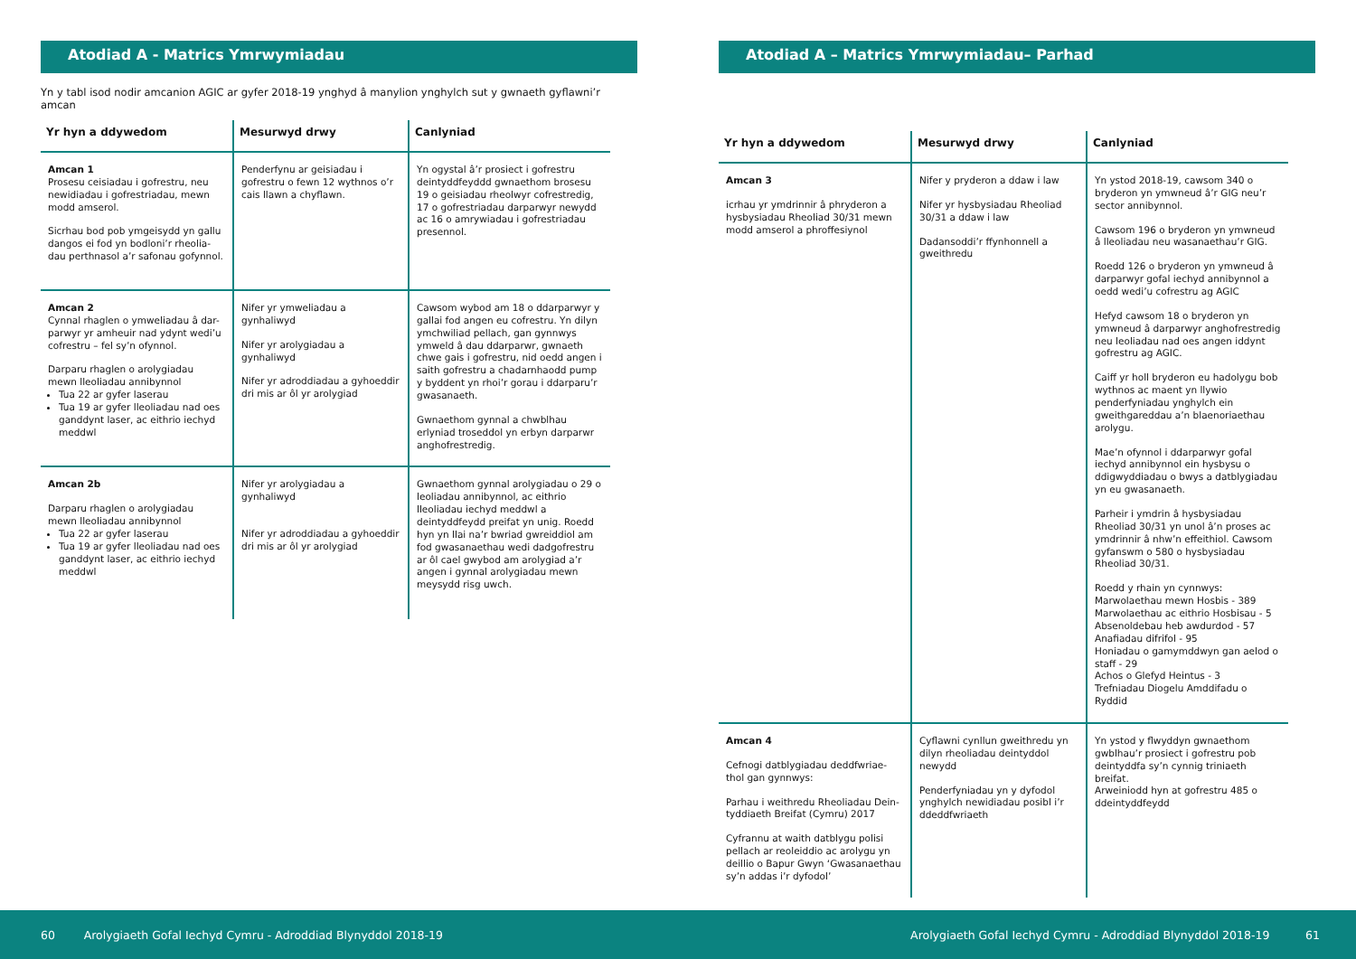Atodiad A - Matrics Ymrwymiadau
Yn y tabl isod nodir amcanion AGIC ar gyfer 2018-19 ynghyd â manylion ynghylch sut y gwnaeth gyflawni’r amcan
| Yr hyn a ddywedom | Mesurwyd drwy | Canlyniad |
| --- | --- | --- |
| Amcan 1 Prosesu ceisiadau i gofrestru, neu newidiadau i gofrestriadau, mewn modd amserol. Sicrhau bod pob ymgeisydd yn gallu dangos ei fod yn bodloni’r rheolia-dau perthnasol a’r safonau gofynnol. | Penderfynu ar geisiadau i gofrestru o fewn 12 wythnos o’r cais llawn a chyflawn. | Yn ogystal â’r prosiect i gofrestru deintyddfeyddd gwnaethom brosesu 19 o geisiadau rheolwyr cofrestredig, 17 o gofrestriadau darparwyr newydd ac 16 o amrywiadau i gofrestriadau presennol. |
| Amcan 2 Cynnal rhaglen o ymweliadau â dar-parwyr yr amheuir nad ydynt wedi’u cofrestru – fel sy’n ofynnol. Darparu rhaglen o arolygiadau mewn lleoliadau annibynnol Tua 22 ar gyfer laserau Tua 19 ar gyfer lleoliadau nad oes ganddynt laser, ac eithrio iechyd meddwl | Nifer yr ymweliadau a gynhaliwyd Nifer yr arolygiadau a gynhaliwyd Nifer yr adroddiadau a gyhoeddir dri mis ar ôl yr arolygiad | Cawsom wybod am 18 o ddarparwyr y gallai fod angen eu cofrestru. Yn dilyn ymchwiliad pellach, gan gynnwys ymweld â dau ddarparwr, gwnaeth chwe gais i gofrestru, nid oedd angen i saith gofrestru a chadarnhaodd pump y byddent yn rhoi’r gorau i ddarparu’r gwasanaeth. Gwnaethom gynnal a chwblhau erlyniad troseddol yn erbyn darparwr anghofrestredig. |
| Amcan 2b Darparu rhaglen o arolygiadau mewn lleoliadau annibynnol Tua 22 ar gyfer laserau Tua 19 ar gyfer lleoliadau nad oes ganddynt laser, ac eithrio iechyd meddwl | Nifer yr arolygiadau a gynhaliwyd Nifer yr adroddiadau a gyhoeddir dri mis ar ôl yr arolygiad | Gwnaethom gynnal arolygiadau o 29 o leoliadau annibynnol, ac eithrio lleoliadau iechyd meddwl a deintyddfeydd preifat yn unig. Roedd hyn yn llai na’r bwriad gwreiddiol am fod gwasanaethau wedi dadgofrestru ar ôl cael gwybod am arolygiad a’r angen i gynnal arolygiadau mewn meysydd risg uwch. |
Atodiad A – Matrics Ymrwymiadau– Parhad
| Yr hyn a ddywedom | Mesurwyd drwy | Canlyniad |
| --- | --- | --- |
| Amcan 3 icrhau yr ymdrinnir â phryderon a hysbysiadau Rheoliad 30/31 mewn modd amserol a phroffesiynol | Nifer y pryderon a ddaw i law Nifer yr hysbysiadau Rheoliad 30/31 a ddaw i law Dadansoddi’r ffynhonnell a gweithredu | Yn ystod 2018-19, cawsom 340 o bryderon yn ymwneud â’r GIG neu’r sector annibynnol. Cawsom 196 o bryderon yn ymwneud â lleoliadau neu wasanaethau’r GIG. Roedd 126 o bryderon yn ymwneud â darparwyr gofal iechyd annibynnol a oedd wedi’u cofrestru ag AGIC Hefyd cawsom 18 o bryderon yn ymwneud â darparwyr anghofrestredig neu leoliadau nad oes angen iddynt gofrestru ag AGIC. Caiff yr holl bryderon eu hadolygu bob wythnos ac maent yn llywio penderfyniadau ynghylch ein gweithgareddau a’n blaenoriaethau arolygu. Mae’n ofynnol i ddarparwyr gofal iechyd annibynnol ein hysbysu o ddigwyddiadau o bwys a datblygiadau yn eu gwasanaeth. Parheir i ymdrin â hysbysiadau Rheoliad 30/31 yn unol â’n proses ac ymdrinnir â nhw’n effeithiol. Cawsom gyfanswm o 580 o hysbysiadau Rheoliad 30/31. Roedd y rhain yn cynnwys: Marwolaethau mewn Hosbis - 389 Marwolaethau ac eithrio Hosbisau - 5 Absenoldebau heb awdurdod - 57 Anafiadau difrifol - 95 Honiadau o gamymddwyn gan aelod o staff - 29 Achos o Glefyd Heintus - 3 Trefniadau Diogelu Amddifadu o Ryddid |
| Amcan 4 Cefnogi datblygiadau deddfwriae-thol gan gynnwys: Parhau i weithredu Rheoliadau Dein-tyddiaeth Breifat (Cymru) 2017 Cyfrannu at waith datblygu polisi pellach ar reoleiddio ac arolygu yn deillio o Bapur Gwyn ‘Gwasanaethau sy’n addas i’r dyfodol’ | Cyflawni cynllun gweithredu yn dilyn rheoliadau deintyddol newydd Penderfyniadau yn y dyfodol ynghylch newidiadau posibl i’r ddeddfwriaeth | Yn ystod y flwyddyn gwnaethom gwblhau’r prosiect i gofrestru pob deintyddfa sy’n cynnig triniaeth breifat. Arweiniodd hyn at gofrestru 485 o ddeintyddfeydd |
60 Arolygiaeth Gofal Iechyd Cymru - Adroddiad Blynyddol 2018-19 Arolygiaeth Gofal Iechyd Cymru - Adroddiad Blynyddol 2018-19 61